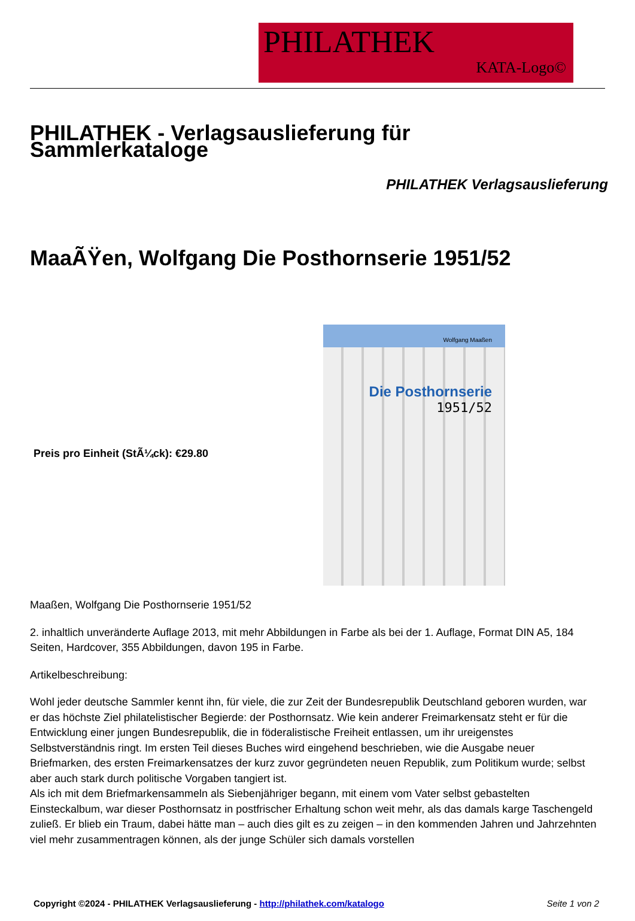PHILATHEK
KATA-Logo©
PHILATHEK - Verlagsauslieferung für Sammlerkataloge
PHILATHEK Verlagsauslieferung
MaaÃŸen, Wolfgang Die Posthornserie 1951/52
Preis pro Einheit (StÃ¼ck): €29.80
Wolfgang Maaßen
Die Posthornserie
1951/52
Maaßen, Wolfgang Die Posthornserie 1951/52
2. inhaltlich unveränderte Auflage 2013, mit mehr Abbildungen in Farbe als bei der 1. Auflage, Format DIN A5, 184 Seiten, Hardcover, 355 Abbildungen, davon 195 in Farbe.
Artikelbeschreibung:
Wohl jeder deutsche Sammler kennt ihn, für viele, die zur Zeit der Bundesrepublik Deutschland geboren wurden, war er das höchste Ziel philatelistischer Begierde: der Posthornsatz. Wie kein anderer Freimarkensatz steht er für die Entwicklung einer jungen Bundesrepublik, die in föderalistische Freiheit entlassen, um ihr ureigenstes Selbstverständnis ringt. Im ersten Teil dieses Buches wird eingehend beschrieben, wie die Ausgabe neuer Briefmarken, des ersten Freimarkensatzes der kurz zuvor gegründeten neuen Republik, zum Politikum wurde; selbst aber auch stark durch politische Vorgaben tangiert ist.
Als ich mit dem Briefmarkensammeln als Siebenjähriger begann, mit einem vom Vater selbst gebastelten Einsteckalbum, war dieser Posthornsatz in postfrischer Erhaltung schon weit mehr, als das damals karge Taschengeld zuließ. Er blieb ein Traum, dabei hätte man – auch dies gilt es zu zeigen – in den kommenden Jahren und Jahrzehnten viel mehr zusammentragen können, als der junge Schüler sich damals vorstellen
Copyright ©2024 - PHILATHEK Verlagsauslieferung - http://philathek.com/katalogo Seite 1 von 2